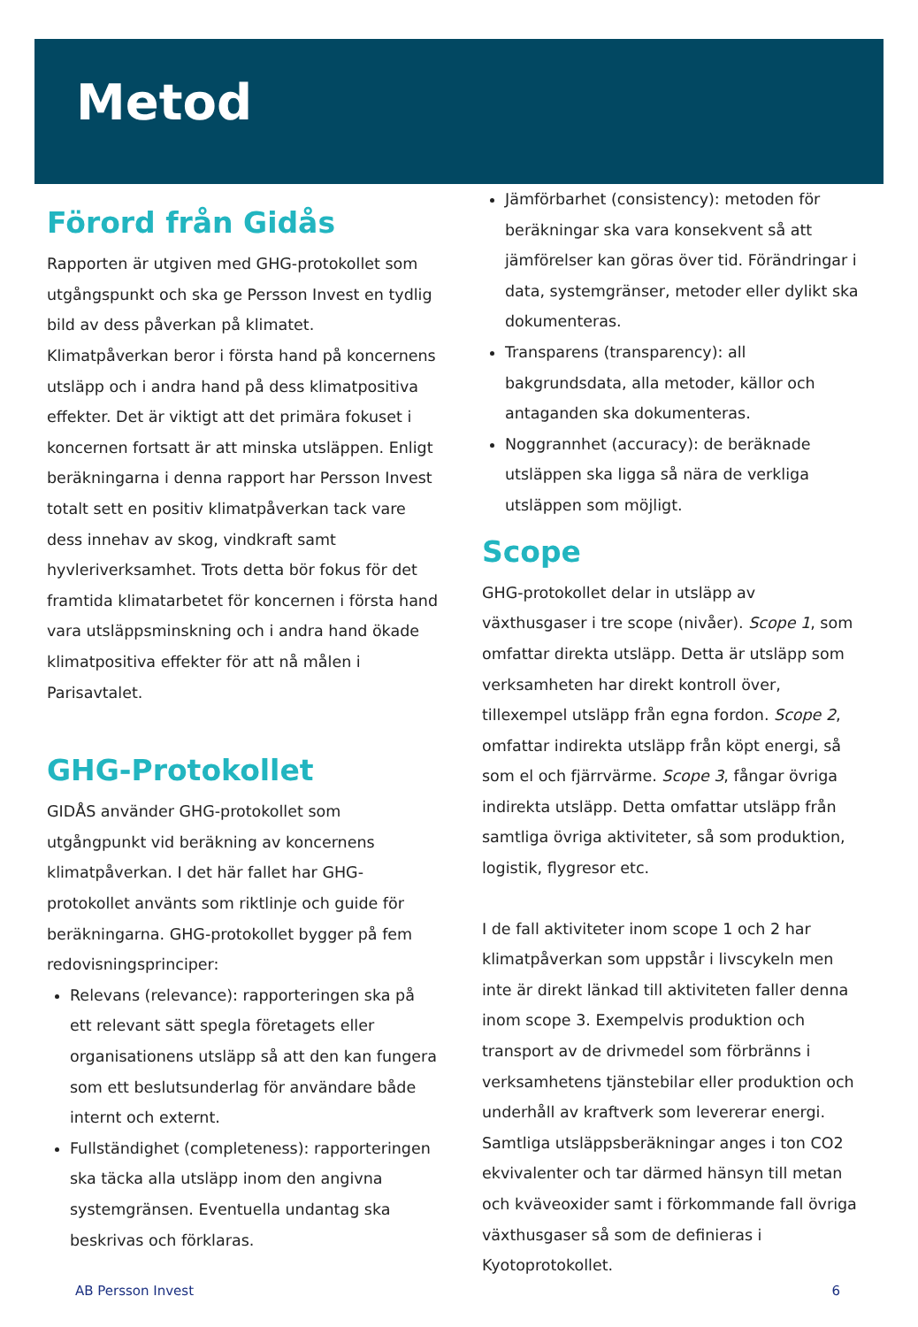Metod
Förord från Gidås
Rapporten är utgiven med GHG-protokollet som utgångspunkt och ska ge Persson Invest en tydlig bild av dess påverkan på klimatet. Klimatpåverkan beror i första hand på koncernens utsläpp och i andra hand på dess klimatpositiva effekter. Det är viktigt att det primära fokuset i koncernen fortsatt är att minska utsläppen. Enligt beräkningarna i denna rapport har Persson Invest totalt sett en positiv klimatpåverkan tack vare dess innehav av skog, vindkraft samt hyvleriverksamhet. Trots detta bör fokus för det framtida klimatarbetet för koncernen i första hand vara utsläppsminskning och i andra hand ökade klimatpositiva effekter för att nå målen i Parisavtalet.
GHG-Protokollet
GIDÅS använder GHG-protokollet som utgångpunkt vid beräkning av koncernens klimatpåverkan. I det här fallet har GHG-protokollet använts som riktlinje och guide för beräkningarna. GHG-protokollet bygger på fem redovisningsprinciper:
Relevans (relevance): rapporteringen ska på ett relevant sätt spegla företagets eller organisationens utsläpp så att den kan fungera som ett beslutsunderlag för användare både internt och externt.
Fullständighet (completeness): rapporteringen ska täcka alla utsläpp inom den angivna systemgränsen. Eventuella undantag ska beskrivas och förklaras.
Jämförbarhet (consistency): metoden för beräkningar ska vara konsekvent så att jämförelser kan göras över tid. Förändringar i data, systemgränser, metoder eller dylikt ska dokumenteras.
Transparens (transparency): all bakgrundsdata, alla metoder, källor och antaganden ska dokumenteras.
Noggrannhet (accuracy): de beräknade utsläppen ska ligga så nära de verkliga utsläppen som möjligt.
Scope
GHG-protokollet delar in utsläpp av växthusgaser i tre scope (nivåer). Scope 1, som omfattar direkta utsläpp. Detta är utsläpp som verksamheten har direkt kontroll över, tillexempel utsläpp från egna fordon. Scope 2, omfattar indirekta utsläpp från köpt energi, så som el och fjärrvärme. Scope 3, fångar övriga indirekta utsläpp. Detta omfattar utsläpp från samtliga övriga aktiviteter, så som produktion, logistik, flygresor etc.
I de fall aktiviteter inom scope 1 och 2 har klimatpåverkan som uppstår i livscykeln men inte är direkt länkad till aktiviteten faller denna inom scope 3. Exempelvis produktion och transport av de drivmedel som förbränns i verksamhetens tjänstebilar eller produktion och underhåll av kraftverk som levererar energi. Samtliga utsläppsberäkningar anges i ton CO2 ekvivalenter och tar därmed hänsyn till metan och kväveoxider samt i förkommande fall övriga växthusgaser så som de definieras i Kyotoprotokollet.
AB Persson Invest 6